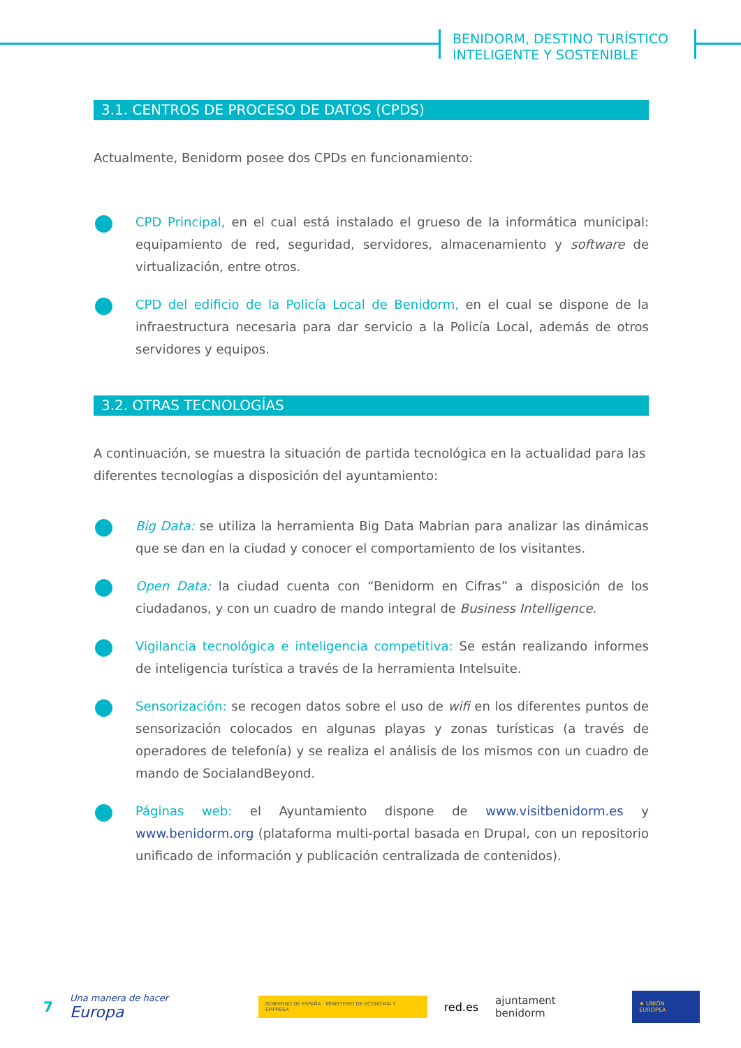BENIDORM, DESTINO TURÍSTICO
INTELIGENTE Y SOSTENIBLE
3.1. CENTROS DE PROCESO DE DATOS (CPDS)
Actualmente, Benidorm posee dos CPDs en funcionamiento:
CPD Principal, en el cual está instalado el grueso de la informática municipal: equipamiento de red, seguridad, servidores, almacenamiento y software de virtualización, entre otros.
CPD del edificio de la Policía Local de Benidorm, en el cual se dispone de la infraestructura necesaria para dar servicio a la Policía Local, además de otros servidores y equipos.
3.2. OTRAS TECNOLOGÍAS
A continuación, se muestra la situación de partida tecnológica en la actualidad para las diferentes tecnologías a disposición del ayuntamiento:
Big Data: se utiliza la herramienta Big Data Mabrian para analizar las dinámicas que se dan en la ciudad y conocer el comportamiento de los visitantes.
Open Data: la ciudad cuenta con “Benidorm en Cifras” a disposición de los ciudadanos, y con un cuadro de mando integral de Business Intelligence.
Vigilancia tecnológica e inteligencia competitiva: Se están realizando informes de inteligencia turística a través de la herramienta Intelsuite.
Sensorización: se recogen datos sobre el uso de wifi en los diferentes puntos de sensorización colocados en algunas playas y zonas turísticas (a través de operadores de telefonía) y se realiza el análisis de los mismos con un cuadro de mando de SocialandBeyond.
Páginas web: el Ayuntamiento dispone de www.visitbenidorm.es y www.benidorm.org (plataforma multi-portal basada en Drupal, con un repositorio unificado de información y publicación centralizada de contenidos).
7 Una manera de hacer Europa GOBIERNO DE ESPAÑA · MINISTERIO DE ECONOMÍA Y EMPRESA red.es ajuntament benidorm ★ UNIÓN EUROPEA